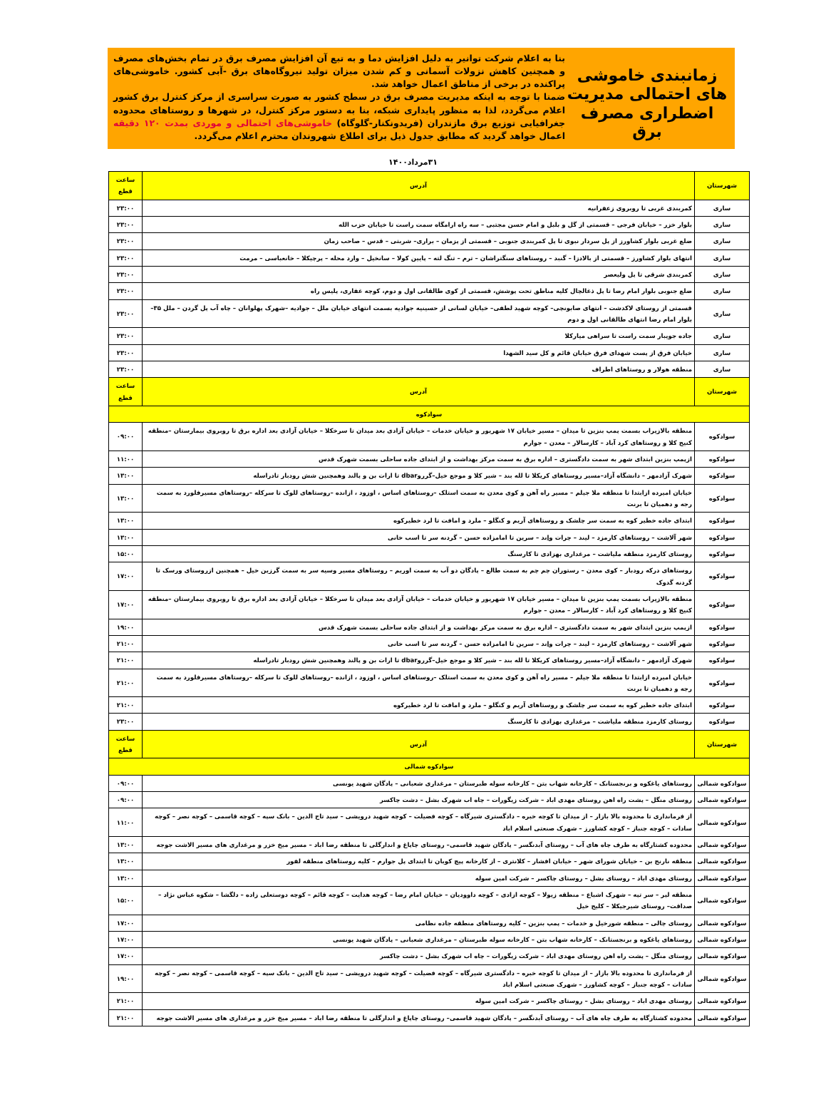زمانبندی خاموشی های احتمالی مدیریت اضطراری مصرف برق
بنا به اعلام شرکت توانیر به دلیل افزایش دما و به تبع آن افزایش مصرف برق در تمام بخش‌های مصرف و همچنین کاهش نزولات آسمانی و کم شدن میزان تولید نیروگاه‌های برق -آبی کشور. خاموشی‌های پراکنده در برخی از مناطق اعمال خواهد شد.
ضمنا با توجه به اینکه مدیریت مصرف برق در سطح کشور به صورت سراسری از مرکز کنترل برق کشور اعلام می‌گردد، لذا به منظور پایداری شبکه، بنا به دستور مرکز کنترل، در شهرها و روستاهای محدوده جغرافیایی توزیع برق مازندران (فریدونکنار-گلوگاه) خاموشی‌های احتمالی و موردی بمدت ۱۲۰ دقیقه اعمال خواهد گردید که مطابق جدول ذیل برای اطلاع شهروندان محترم اعلام می‌گردد.
۳۱مرداد۱۴۰۰
| شهرستان | آدرس | ساعت قطع |
| --- | --- | --- |
| ساری | کمربندی غربی تا روبروی زعفرانیه | ۲۳:۰۰ |
| ساری | بلوار خزر – خیابان فرجی – قسمتی از گل و بلبل و امام حسن مجتبی – سه راه ارامگاه سمت راست تا خیابان حزب الله | ۲۳:۰۰ |
| ساری | ضلع غربی بلوار کشاورز از پل سردار نبوی تا پل کمربندی جنوبی – قسمتی از پزمان – براری– شربتی – قدس – صاحب زمان | ۲۳:۰۰ |
| ساری | انتهای بلوار کشاورز – قسمتی از بالادزا – گنبد – روستاهای سنگتراشان – ترم – تنگ لته – پایین کولا – سانخیل – وارد محله – پرچیکلا – خانعباسی – مرمت | ۲۳:۰۰ |
| ساری | کمربندی شرقی تا پل ولیعصر | ۲۳:۰۰ |
| ساری | ضلع جنوبی بلوار امام رضا تا پل ذغالچال کلیه مناطق تحت پوشش، قسمتی از کوی طالقانی اول و دوم، کوچه غفاری، پلیس راه | ۲۳:۰۰ |
| ساری | قسمتی از روستای لاکدشت – انتهای صابونچی– کوچه شهید لطفی– خیابان لسانی از حسینیه جوادیه بسمت انتهای خیابان ملل – جوادیه –شهرک پهلوانان – چاه آب پل گردن – ملل ۳۵– بلوار امام رضا انتهای طالقانی اول و دوم | ۲۳:۰۰ |
| ساری | جاده جویبار سمت راست تا سراهی میارکلا | ۲۳:۰۰ |
| ساری | خیابان فرق از پست شهدای فرق خیابان قائم و کل سید الشهدا | ۲۳:۰۰ |
| ساری | منطقه هولار و روستاهای اطراف | ۲۳:۰۰ |
| شهرستان | آدرس | ساعت قطع |
| سوادکوه | | |
| سوادکوه | منطقه بالازیراب بسمت پمپ بنزین تا میدان – مسیر خیابان ۱۷ شهریور و خیابان خدمات – خیابان آزادی بعد میدان تا سرخکلا – خیابان آزادی بعد اداره برق تا روبروی بیمارستان –منطقه کنیج کلا و روستاهای کرد آباد – کارسالار – معدن – جوارم | ۰۹:۰۰ |
| سوادکوه | ازپمپ بنزین ابتدای شهر به سمت دادگستری – اداره برق به سمت مرکز بهداشت و از ابتدای جاده ساحلی بسمت شهرک قدس | ۱۱:۰۰ |
| سوادکوه | شهرک آزادمهر – دانشگاه آزاد–مسیر روستاهای کریکلا تا لله بند – شیر کلا و موجع خیل–گرروdbar تا ارات بن و پالند وهمچنین شش رودبار تادراسله | ۱۳:۰۰ |
| سوادکوه | خیابان امیرده ازابتدا تا منطقه ملا جیلم – مسیر راه آهن و کوی معدن به سمت استلک –روستاهای اساس ، اوزود ، ازانده –روستاهای للوک تا سرکله –روستاهای مسیرفلورد به سمت رجه و دهمیان تا برنت | ۱۳:۰۰ |
| سوادکوه | ابتدای جاده خطیر کوه به سمت سر چلشک و روستاهای آریم و کنگلو – ملرد و امافت تا لرد خطیرکوه | ۱۳:۰۰ |
| سوادکوه | شهر آلاشت – روستاهای کارمزد – لیند – چرات واِند – سرین تا امامزاده حسن – گردنه سر تا اسب خانی | ۱۳:۰۰ |
| سوادکوه | روستای کارمزد منطقه ملیاشت – مرغداری بهزادی تا کارسنگ | ۱۵:۰۰ |
| سوادکوه | روستاهای درکه رودبار – کوی معدن – رستوران چم چم به سمت طالع – پادگان دو آب به سمت اوریم – روستاهای مسیر وسیه سر به سمت گرزین خیل – همچنین ازروستای ورسک تا گردنه گدوک | ۱۷:۰۰ |
| سوادکوه | منطقه بالازیراب بسمت پمپ بنزین تا میدان – مسیر خیابان ۱۷ شهریور و خیابان خدمات – خیابان آزادی بعد میدان تا سرخکلا – خیابان آزادی بعد اداره برق تا روبروی بیمارستان –منطقه کنیج کلا و روستاهای کرد آباد – کارسالار – معدن – جوارم | ۱۷:۰۰ |
| سوادکوه | ازپمپ بنزین ابتدای شهر به سمت دادگستری – اداره برق به سمت مرکز بهداشت و از ابتدای جاده ساحلی بسمت شهرک قدس | ۱۹:۰۰ |
| سوادکوه | شهر آلاشت – روستاهای کارمزد – لیند – چرات واِند – سرین تا امامزاده حسن – گردنه سر تا اسب خانی | ۲۱:۰۰ |
| سوادکوه | شهرک آزادمهر – دانشگاه آزاد–مسیر روستاهای کریکلا تا لله بند – شیر کلا و موجع خیل–گرروdbar تا ارات بن و پالند وهمچنین شش رودبار تادراسله | ۲۱:۰۰ |
| سوادکوه | خیابان امیرده ازابتدا تا منطقه ملا جیلم – مسیر راه آهن و کوی معدن به سمت استلک –روستاهای اساس ، اوزود ، ازانده –روستاهای للوک تا سرکله –روستاهای مسیرفلورد به سمت رجه و دهمیان تا برنت | ۲۱:۰۰ |
| سوادکوه | ابتدای جاده خطیر کوه به سمت سر چلشک و روستاهای آریم و کنگلو – ملرد و امافت تا لرد خطیرکوه | ۲۱:۰۰ |
| سوادکوه | روستای کارمزد منطقه ملیاشت – مرغداری بهزادی تا کارسنگ | ۲۳:۰۰ |
| شهرستان | آدرس | ساعت قطع |
| سوادکوه شمالی | | |
| سوادکوه شمالی | روستاهای یاغکوه و برنجستانک – کارخانه شهاب بتن – کارخانه سوله طبرستان – مرغداری شعبانی – پادگان شهید یونسی | ۰۹:۰۰ |
| سوادکوه شمالی | روستای منگل – پشت راه اهن روستای مهدی اباد – شرکت زیگورات – چاه اب شهرک بشل – دشت چاکسر | ۰۹:۰۰ |
| سوادکوه شمالی | از فرمانداری تا محدوده بالا بازار – از میدان تا کوچه خبره – دادگستری شیرگاه – کوچه فضیلت – کوچه شهید درویشی – سید تاج الدین – بانک سپه – کوچه قاسمی – کوچه نصر – کوچه سادات – کوچه جنباز – کوچه کشاورز – شهرک صنعتی اسلام اباد | ۱۱:۰۰ |
| سوادکوه شمالی | محدوده کشتارگاه به طرف چاه های آب – روستای آبدنگسر – پادگان شهید قاسمی– روستای چاپاغ و اندارگلی تا منطقه رضا اباد – مسیر میخ خزر و مرغداری های مسیر الاشت جوجه | ۱۳:۰۰ |
| سوادکوه شمالی | منطقه نارنج بن – خیابان شورای شهر – خیابان افشار – کلانتری – از کارخانه پیچ کوبان تا ابتدای پل جوارم – کلیه روستاهای منطقه لفور | ۱۳:۰۰ |
| سوادکوه شمالی | روستای مهدی اباد – روستای بشل – روستای چاکسر – شرکت امین سوله | ۱۳:۰۰ |
| سوادکوه شمالی | منطقه لپر – سر تپه – شهرک اشباع – منطقه زیولا – کوچه ازادی – کوچه داوودیان – خیابان امام رضا – کوچه هدایت – کوچه قائم – کوچه دوستعلی زاده – دلگشا – شکوه عباس نژاد – صداقت– روستای شیرجیکلا – کلیج خیل | ۱۵:۰۰ |
| سوادکوه شمالی | روستای چالی – منطقه شورخیل و خدمات – پمپ بنزین – کلیه روستاهای منطقه جاده نظامی | ۱۷:۰۰ |
| سوادکوه شمالی | روستاهای یاغکوه و برنجستانک – کارخانه شهاب بتن – کارخانه سوله طبرستان – مرغداری شعبانی – پادگان شهید یونسی | ۱۷:۰۰ |
| سوادکوه شمالی | روستای منگل – پشت راه اهن روستای مهدی اباد – شرکت زیگورات – چاه اب شهرک بشل – دشت چاکسر | ۱۷:۰۰ |
| سوادکوه شمالی | از فرمانداری تا محدوده بالا بازار – از میدان تا کوچه خبره – دادگستری شیرگاه – کوچه فضیلت – کوچه شهید درویشی – سید تاج الدین – بانک سپه – کوچه قاسمی – کوچه نصر – کوچه سادات – کوچه جنباز – کوچه کشاورز – شهرک صنعتی اسلام اباد | ۱۹:۰۰ |
| سوادکوه شمالی | روستای مهدی اباد – روستای بشل – روستای چاکسر – شرکت امین سوله | ۲۱:۰۰ |
| سوادکوه شمالی | محدوده کشتارگاه به طرف چاه های آب – روستای آبدنگسر – پادگان شهید قاسمی– روستای چاپاغ و اندارگلی تا منطقه رضا اباد – مسیر میخ خزر و مرغداری های مسیر الاشت جوجه | ۲۱:۰۰ |